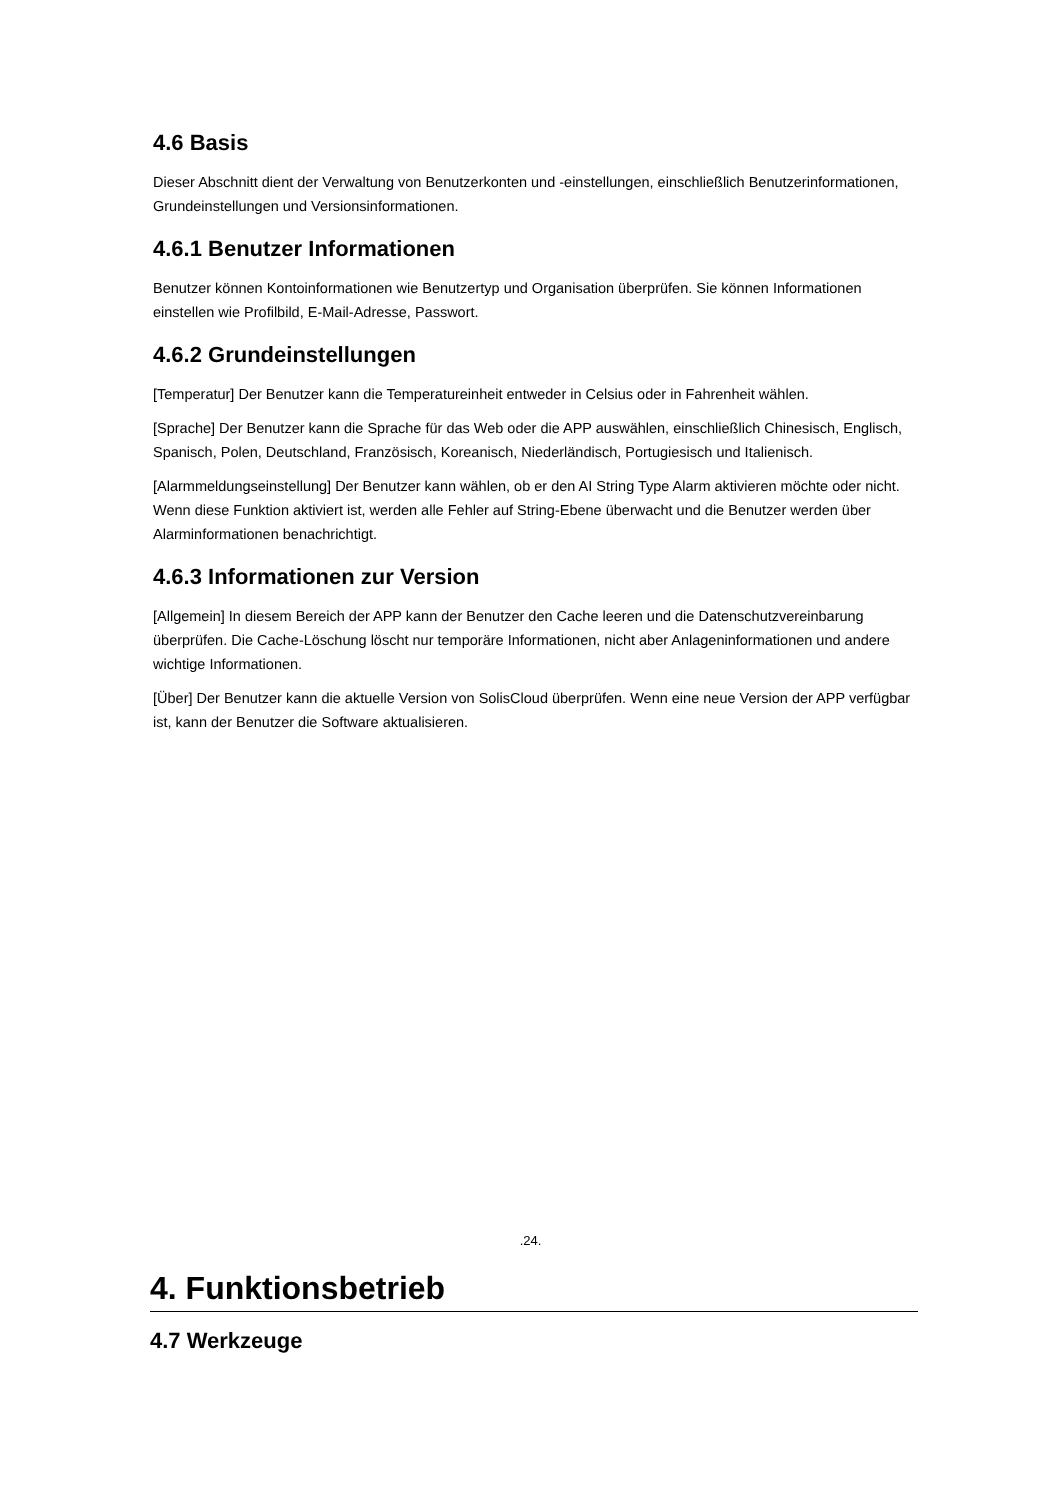4.6 Basis
Dieser Abschnitt dient der Verwaltung von Benutzerkonten und -einstellungen, einschließlich Benutzerinformationen, Grundeinstellungen und Versionsinformationen.
4.6.1 Benutzer Informationen
Benutzer können Kontoinformationen wie Benutzertyp und Organisation überprüfen. Sie können Informationen einstellen wie Profilbild, E-Mail-Adresse, Passwort.
4.6.2 Grundeinstellungen
[Temperatur] Der Benutzer kann die Temperatureinheit entweder in Celsius oder in Fahrenheit wählen.
[Sprache] Der Benutzer kann die Sprache für das Web oder die APP auswählen, einschließlich Chinesisch, Englisch, Spanisch, Polen, Deutschland, Französisch, Koreanisch, Niederländisch, Portugiesisch und Italienisch.
[Alarmmeldungseinstellung] Der Benutzer kann wählen, ob er den AI String Type Alarm aktivieren möchte oder nicht. Wenn diese Funktion aktiviert ist, werden alle Fehler auf String-Ebene überwacht und die Benutzer werden über Alarminformationen benachrichtigt.
4.6.3 Informationen zur Version
[Allgemein] In diesem Bereich der APP kann der Benutzer den Cache leeren und die Datenschutzvereinbarung überprüfen. Die Cache-Löschung löscht nur temporäre Informationen, nicht aber Anlageninformationen und andere wichtige Informationen.
[Über] Der Benutzer kann die aktuelle Version von SolisCloud überprüfen. Wenn eine neue Version der APP verfügbar ist, kann der Benutzer die Software aktualisieren.
.24.
4. Funktionsbetrieb
4.7 Werkzeuge